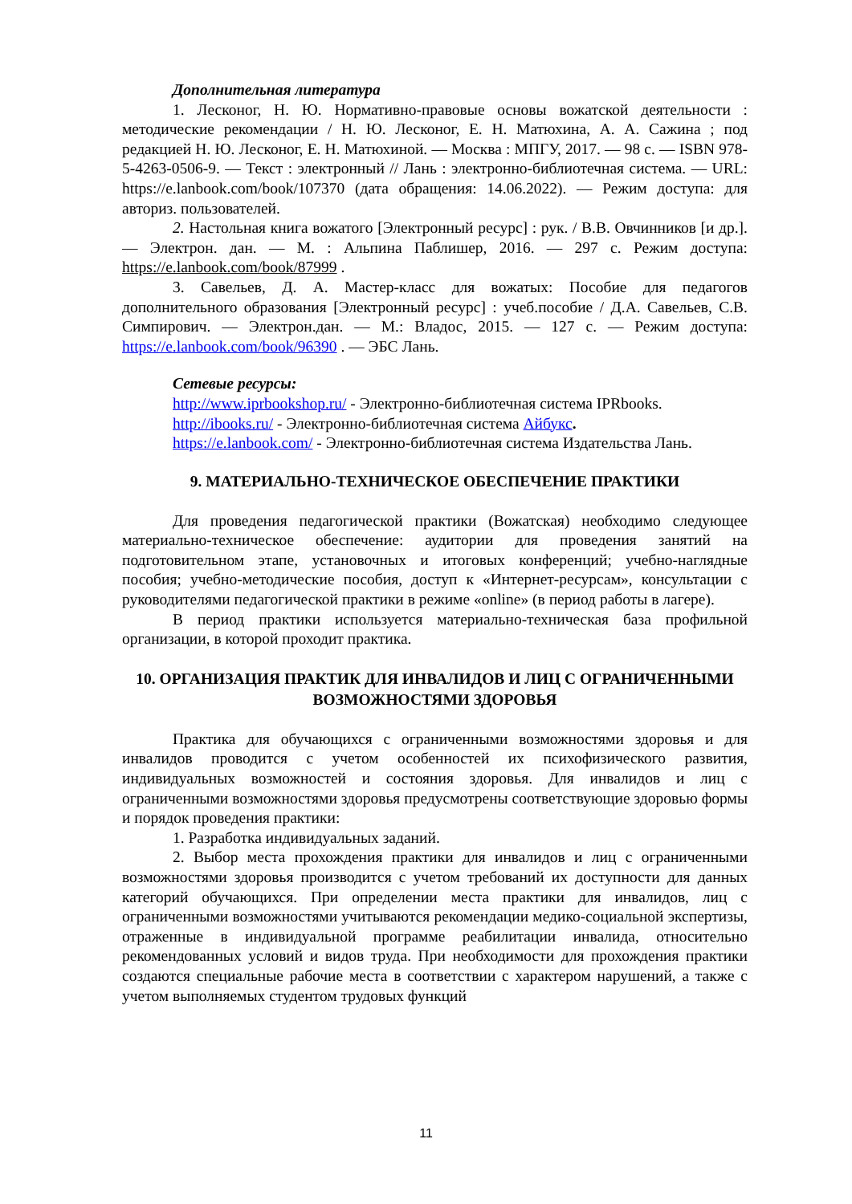Дополнительная литература
1. Лесконог, Н. Ю. Нормативно-правовые основы вожатской деятельности : методические рекомендации / Н. Ю. Лесконог, Е. Н. Матюхина, А. А. Сажина ; под редакцией Н. Ю. Лесконог, Е. Н. Матюхиной. — Москва : МПГУ, 2017. — 98 с. — ISBN 978-5-4263-0506-9. — Текст : электронный // Лань : электронно-библиотечная система. — URL: https://e.lanbook.com/book/107370 (дата обращения: 14.06.2022). — Режим доступа: для авториз. пользователей.
2. Настольная книга вожатого [Электронный ресурс] : рук. / В.В. Овчинников [и др.]. — Электрон. дан. — М. : Альпина Паблишер, 2016. — 297 с. Режим доступа: https://e.lanbook.com/book/87999 .
3. Савельев, Д. А. Мастер-класс для вожатых: Пособие для педагогов дополнительного образования [Электронный ресурс] : учеб.пособие / Д.А. Савельев, С.В. Симпирович. — Электрон.дан. — М.: Владос, 2015. — 127 с. — Режим доступа: https://e.lanbook.com/book/96390 . — ЭБС Лань.
Сетевые ресурсы:
http://www.iprbookshop.ru/ - Электронно-библиотечная система IPRbooks.
http://ibooks.ru/ - Электронно-библиотечная система Айбукс.
https://e.lanbook.com/ - Электронно-библиотечная система Издательства Лань.
9. МАТЕРИАЛЬНО-ТЕХНИЧЕСКОЕ ОБЕСПЕЧЕНИЕ ПРАКТИКИ
Для проведения педагогической практики (Вожатская) необходимо следующее материально-техническое обеспечение: аудитории для проведения занятий на подготовительном этапе, установочных и итоговых конференций; учебно-наглядные пособия; учебно-методические пособия, доступ к «Интернет-ресурсам», консультации с руководителями педагогической практики в режиме «online» (в период работы в лагере).
В период практики используется материально-техническая база профильной организации, в которой проходит практика.
10. ОРГАНИЗАЦИЯ ПРАКТИК ДЛЯ ИНВАЛИДОВ И ЛИЦ С ОГРАНИЧЕННЫМИ ВОЗМОЖНОСТЯМИ ЗДОРОВЬЯ
Практика для обучающихся с ограниченными возможностями здоровья и для инвалидов проводится с учетом особенностей их психофизического развития, индивидуальных возможностей и состояния здоровья. Для инвалидов и лиц с ограниченными возможностями здоровья предусмотрены соответствующие здоровью формы и порядок проведения практики:
1. Разработка индивидуальных заданий.
2. Выбор места прохождения практики для инвалидов и лиц с ограниченными возможностями здоровья производится с учетом требований их доступности для данных категорий обучающихся. При определении места практики для инвалидов, лиц с ограниченными возможностями учитываются рекомендации медико-социальной экспертизы, отраженные в индивидуальной программе реабилитации инвалида, относительно рекомендованных условий и видов труда. При необходимости для прохождения практики создаются специальные рабочие места в соответствии с характером нарушений, а также с учетом выполняемых студентом трудовых функций
11